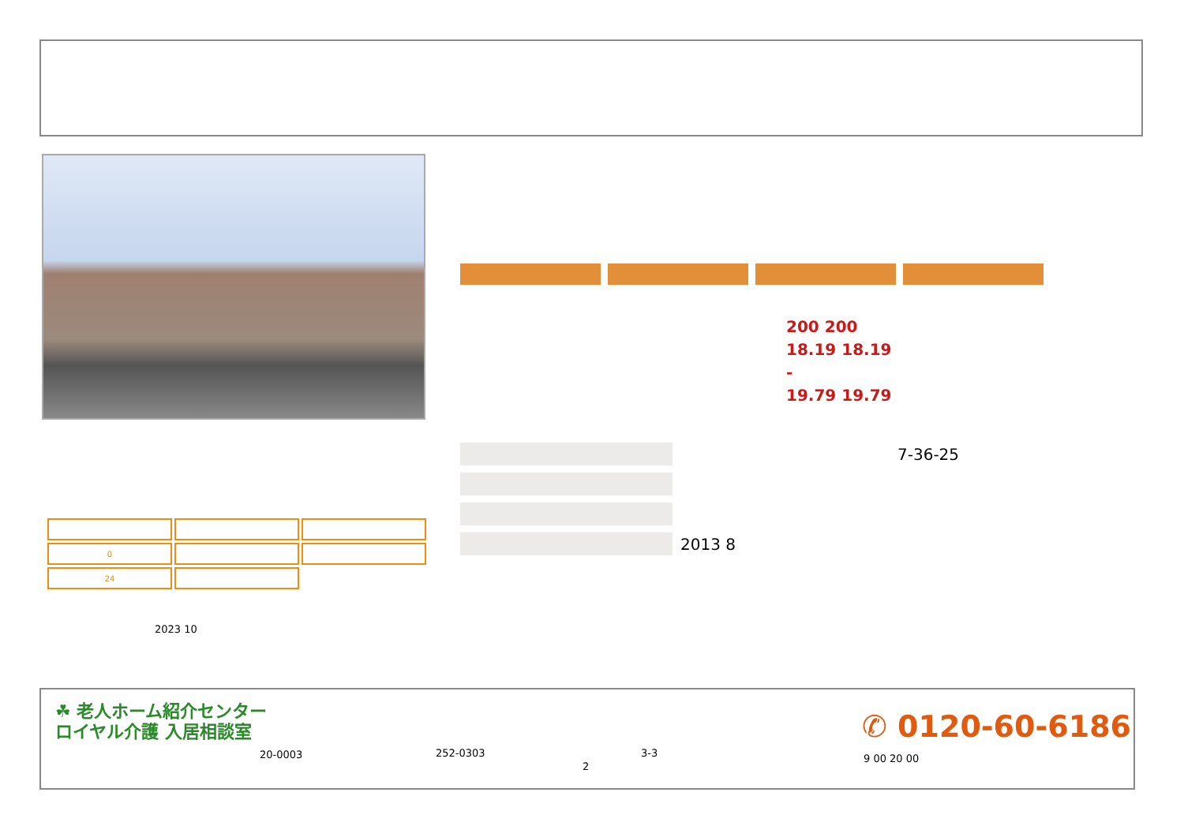200 200
18.19 18.19
-
19.79 19.79
| | 7-36-25 |
| | 2013 8 |
| 0 | | |
| 24 | | |
2023 10
☘ 老人ホーム紹介センター
ロイヤル介護 入居相談室
20-0003 252-0303 3-3
2
✆ 0120-60-6186
9 00 20 00